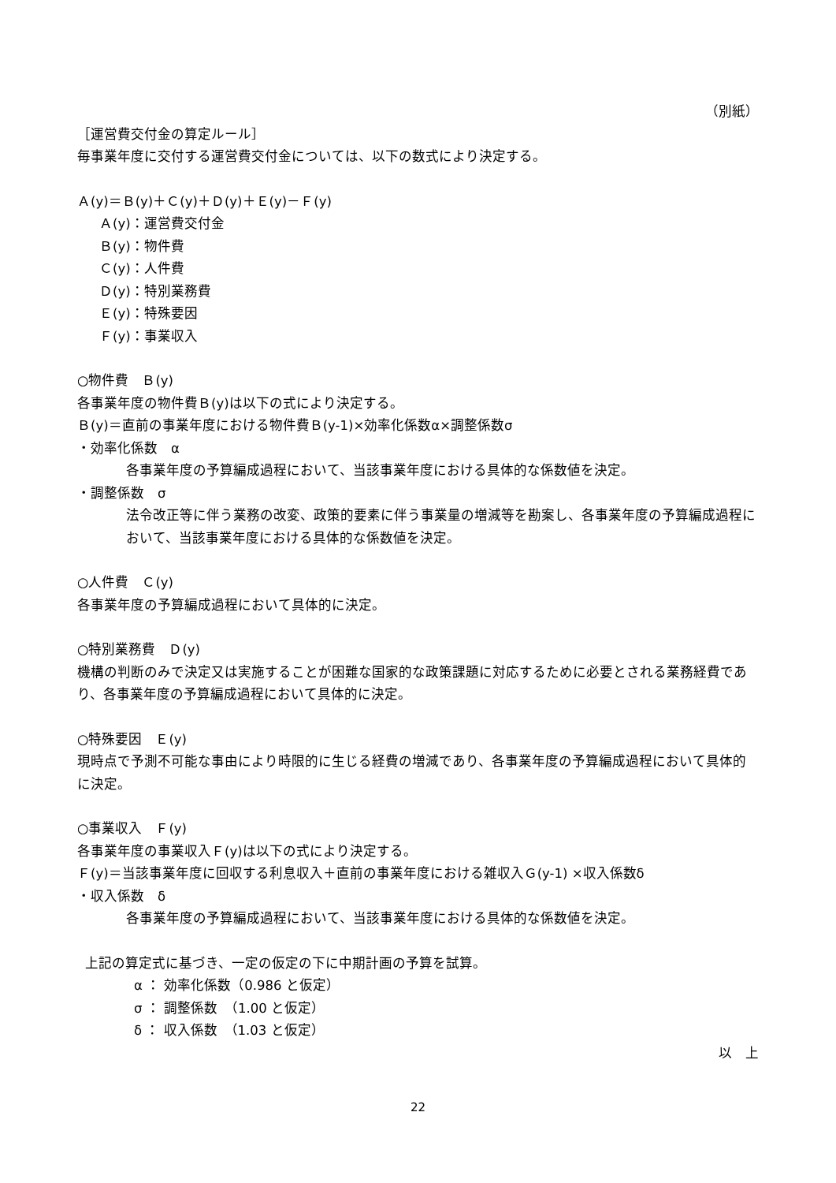（別紙）
［運営費交付金の算定ルール］
毎事業年度に交付する運営費交付金については、以下の数式により決定する。
Ａ(y)＝Ｂ(y)＋Ｃ(y)＋Ｄ(y)＋Ｅ(y)－Ｆ(y)
Ａ(y)：運営費交付金
Ｂ(y)：物件費
Ｃ(y)：人件費
Ｄ(y)：特別業務費
Ｅ(y)：特殊要因
Ｆ(y)：事業収入
○物件費　Ｂ(y)
各事業年度の物件費Ｂ(y)は以下の式により決定する。
Ｂ(y)＝直前の事業年度における物件費Ｂ(y-1)×効率化係数α×調整係数σ
・効率化係数　α
各事業年度の予算編成過程において、当該事業年度における具体的な係数値を決定。
・調整係数　σ
法令改正等に伴う業務の改変、政策的要素に伴う事業量の増減等を勘案し、各事業年度の予算編成過程において、当該事業年度における具体的な係数値を決定。
○人件費　Ｃ(y)
各事業年度の予算編成過程において具体的に決定。
○特別業務費　Ｄ(y)
機構の判断のみで決定又は実施することが困難な国家的な政策課題に対応するために必要とされる業務経費であり、各事業年度の予算編成過程において具体的に決定。
○特殊要因　Ｅ(y)
現時点で予測不可能な事由により時限的に生じる経費の増減であり、各事業年度の予算編成過程において具体的に決定。
○事業収入　Ｆ(y)
各事業年度の事業収入Ｆ(y)は以下の式により決定する。
Ｆ(y)＝当該事業年度に回収する利息収入＋直前の事業年度における雑収入Ｇ(y-1) ×収入係数δ
・収入係数　δ
各事業年度の予算編成過程において、当該事業年度における具体的な係数値を決定。
上記の算定式に基づき、一定の仮定の下に中期計画の予算を試算。
α ： 効率化係数（0.986 と仮定）
σ ： 調整係数　（1.00 と仮定）
δ ： 収入係数　（1.03 と仮定）
以　上
22